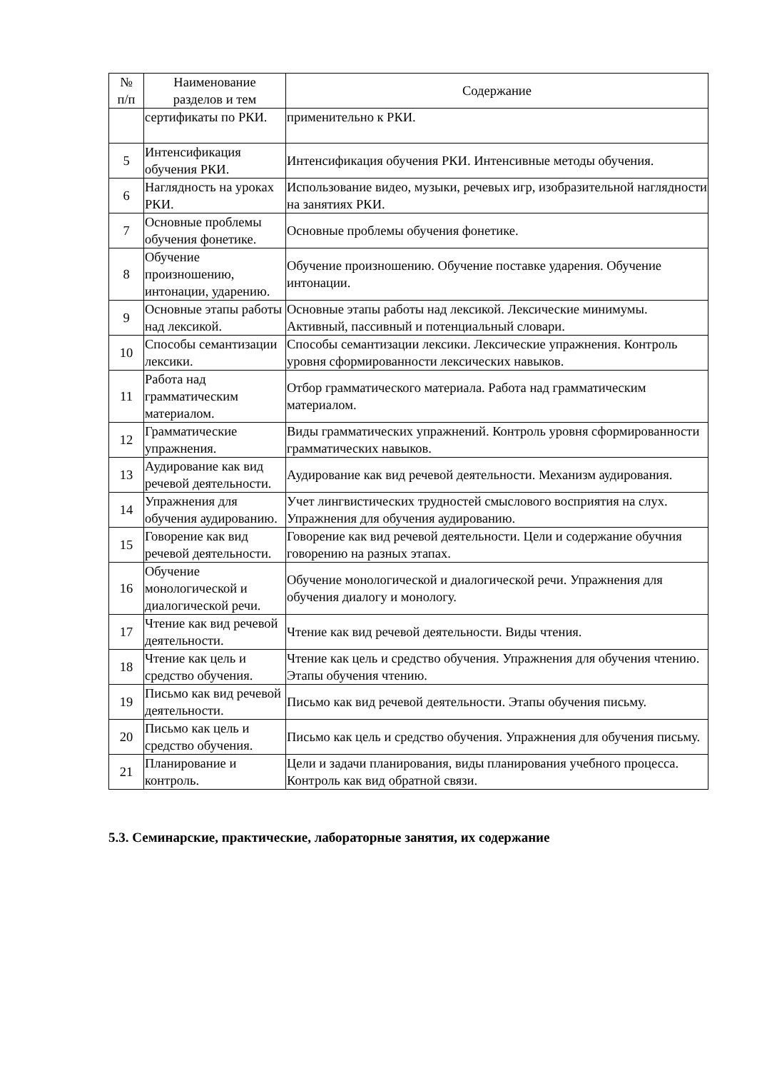| № п/п | Наименование разделов и тем | Содержание |
| --- | --- | --- |
| | сертификаты по РКИ. | применительно к РКИ. |
| 5 | Интенсификация обучения РКИ. | Интенсификация обучения РКИ. Интенсивные методы обучения. |
| 6 | Наглядность на уроках РКИ. | Использование видео, музыки, речевых игр, изобразительной наглядности на занятиях РКИ. |
| 7 | Основные проблемы обучения фонетике. | Основные проблемы обучения фонетике. |
| 8 | Обучение произношению, интонации, ударению. | Обучение произношению. Обучение поставке ударения. Обучение интонации. |
| 9 | Основные этапы работы над лексикой. | Основные этапы работы над лексикой. Лексические минимумы. Активный, пассивный и потенциальный словари. |
| 10 | Способы семантизации лексики. | Способы семантизации лексики. Лексические упражнения. Контроль уровня сформированности лексических навыков. |
| 11 | Работа над грамматическим материалом. | Отбор грамматического материала. Работа над грамматическим материалом. |
| 12 | Грамматические упражнения. | Виды грамматических упражнений. Контроль уровня сформированности грамматических навыков. |
| 13 | Аудирование как вид речевой деятельности. | Аудирование как вид речевой деятельности. Механизм аудирования. |
| 14 | Упражнения для обучения аудированию. | Учет лингвистических трудностей смыслового восприятия на слух. Упражнения для обучения аудированию. |
| 15 | Говорение как вид речевой деятельности. | Говорение как вид речевой деятельности. Цели и содержание обучния говорению на разных этапах. |
| 16 | Обучение монологической и диалогической речи. | Обучение монологической и диалогической речи. Упражнения для обучения диалогу и монологу. |
| 17 | Чтение как вид речевой деятельности. | Чтение как вид речевой деятельности. Виды чтения. |
| 18 | Чтение как цель и средство обучения. | Чтение как цель и средство обучения. Упражнения для обучения чтению. Этапы обучения чтению. |
| 19 | Письмо как вид речевой деятельности. | Письмо как вид речевой деятельности. Этапы обучения письму. |
| 20 | Письмо как цель и средство обучения. | Письмо как цель и средство обучения. Упражнения для обучения письму. |
| 21 | Планирование и контроль. | Цели и задачи планирования, виды планирования учебного процесса. Контроль как вид обратной связи. |
5.3. Семинарские, практические, лабораторные занятия, их содержание